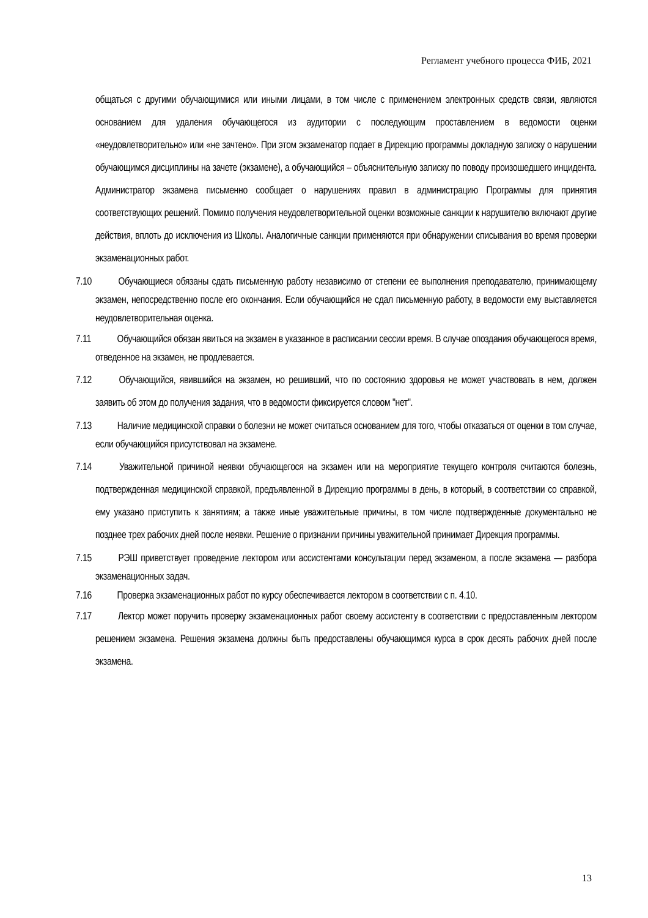Регламент учебного процесса ФИБ, 2021
общаться с другими обучающимися или иными лицами, в том числе с применением электронных средств связи, являются основанием для удаления обучающегося из аудитории с последующим проставлением в ведомости оценки «неудовлетворительно» или «не зачтено». При этом экзаменатор подает в Дирекцию программы докладную записку о нарушении обучающимся дисциплины на зачете (экзамене), а обучающийся – объяснительную записку по поводу произошедшего инцидента. Администратор экзамена письменно сообщает о нарушениях правил в администрацию Программы для принятия соответствующих решений. Помимо получения неудовлетворительной оценки возможные санкции к нарушителю включают другие действия, вплоть до исключения из Школы. Аналогичные санкции применяются при обнаружении списывания во время проверки экзаменационных работ.
7.10 Обучающиеся обязаны сдать письменную работу независимо от степени ее выполнения преподавателю, принимающему экзамен, непосредственно после его окончания. Если обучающийся не сдал письменную работу, в ведомости ему выставляется неудовлетворительная оценка.
7.11 Обучающийся обязан явиться на экзамен в указанное в расписании сессии время. В случае опоздания обучающегося время, отведенное на экзамен, не продлевается.
7.12 Обучающийся, явившийся на экзамен, но решивший, что по состоянию здоровья не может участвовать в нем, должен заявить об этом до получения задания, что в ведомости фиксируется словом "нет".
7.13 Наличие медицинской справки о болезни не может считаться основанием для того, чтобы отказаться от оценки в том случае, если обучающийся присутствовал на экзамене.
7.14 Уважительной причиной неявки обучающегося на экзамен или на мероприятие текущего контроля считаются болезнь, подтвержденная медицинской справкой, предъявленной в Дирекцию программы в день, в который, в соответствии со справкой, ему указано приступить к занятиям; а также иные уважительные причины, в том числе подтвержденные документально не позднее трех рабочих дней после неявки. Решение о признании причины уважительной принимает Дирекция программы.
7.15 РЭШ приветствует проведение лектором или ассистентами консультации перед экзаменом, а после экзамена — разбора экзаменационных задач.
7.16 Проверка экзаменационных работ по курсу обеспечивается лектором в соответствии с п. 4.10.
7.17 Лектор может поручить проверку экзаменационных работ своему ассистенту в соответствии с предоставленным лектором решением экзамена. Решения экзамена должны быть предоставлены обучающимся курса в срок десять рабочих дней после экзамена.
13